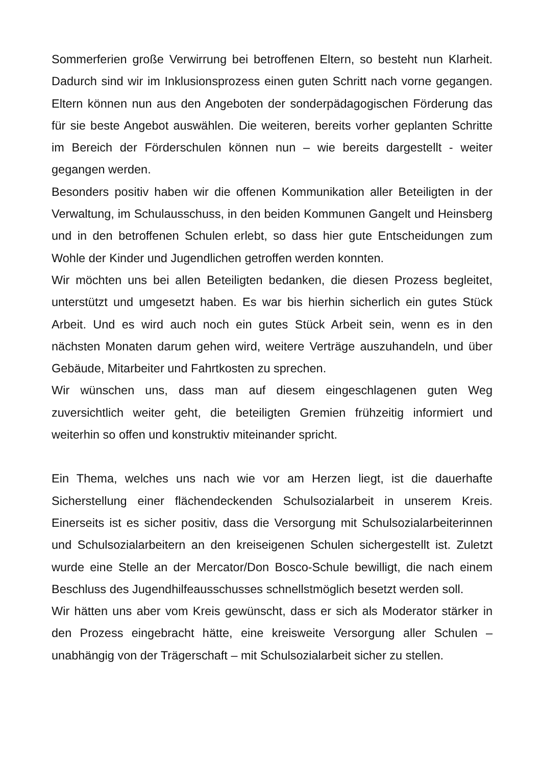Sommerferien große Verwirrung bei betroffenen Eltern, so besteht nun Klarheit. Dadurch sind wir im Inklusionsprozess einen guten Schritt nach vorne gegangen. Eltern können nun aus den Angeboten der sonderpädagogischen Förderung das für sie beste Angebot auswählen. Die weiteren, bereits vorher geplanten Schritte im Bereich der Förderschulen können nun – wie bereits dargestellt - weiter gegangen werden.
Besonders positiv haben wir die offenen Kommunikation aller Beteiligten in der Verwaltung, im Schulausschuss, in den beiden Kommunen Gangelt und Heinsberg und in den betroffenen Schulen erlebt, so dass hier gute Entscheidungen zum Wohle der Kinder und Jugendlichen getroffen werden konnten.
Wir möchten uns bei allen Beteiligten bedanken, die diesen Prozess begleitet, unterstützt und umgesetzt haben. Es war bis hierhin sicherlich ein gutes Stück Arbeit. Und es wird auch noch ein gutes Stück Arbeit sein, wenn es in den nächsten Monaten darum gehen wird, weitere Verträge auszuhandeln, und über Gebäude, Mitarbeiter und Fahrtkosten zu sprechen.
Wir wünschen uns, dass man auf diesem eingeschlagenen guten Weg zuversichtlich weiter geht, die beteiligten Gremien frühzeitig informiert und weiterhin so offen und konstruktiv miteinander spricht.
Ein Thema, welches uns nach wie vor am Herzen liegt, ist die dauerhafte Sicherstellung einer flächendeckenden Schulsozialarbeit in unserem Kreis. Einerseits ist es sicher positiv, dass die Versorgung mit Schulsozialarbeiterinnen und Schulsozialarbeitern an den kreiseigenen Schulen sichergestellt ist. Zuletzt wurde eine Stelle an der Mercator/Don Bosco-Schule bewilligt, die nach einem Beschluss des Jugendhilfeausschusses schnellstmöglich besetzt werden soll.
Wir hätten uns aber vom Kreis gewünscht, dass er sich als Moderator stärker in den Prozess eingebracht hätte, eine kreisweite Versorgung aller Schulen – unabhängig von der Trägerschaft – mit Schulsozialarbeit sicher zu stellen.